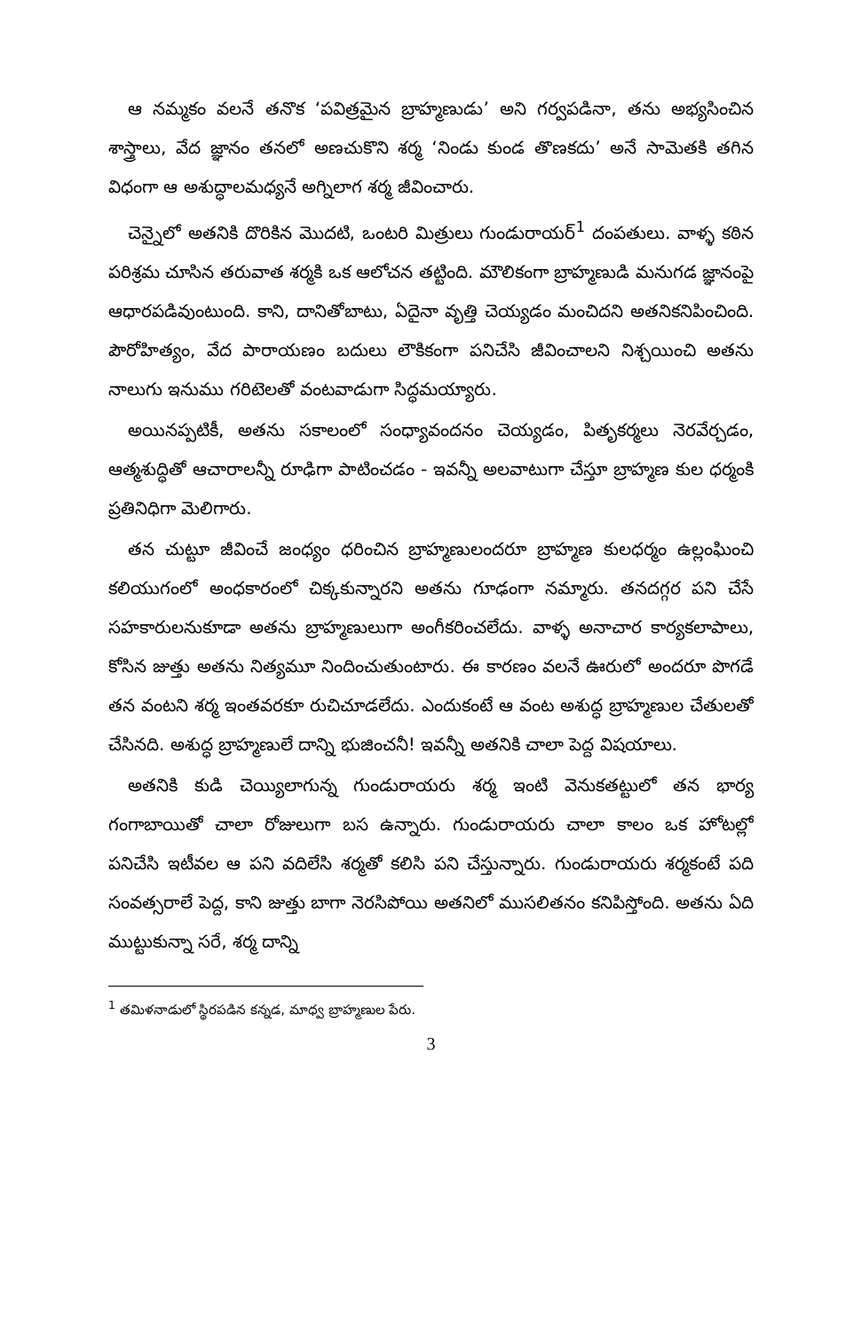ఆ నమ్మకం వలనే తనొక ‘పవిత్రమైన బ్రాహ్మణుడు’ అని గర్వపడినా, తను అభ్యసించిన శాస్త్రాలు, వేద జ్ఞానం తనలో అణచుకొని శర్మ ‘నిండు కుండ తొణకదు’ అనే సామెతకి తగిన విధంగా ఆ అశుద్ధాలమధ్యనే అగ్నిలాగ శర్మ జీవించారు.
చెన్నైలో అతనికి దొరికిన మొదటి, ఒంటరి మిత్రులు గుండురాయర్<sup>1</sup> దంపతులు. వాళ్ళ కఠిన పరిశ్రమ చూసిన తరువాత శర్మకి ఒక ఆలోచన తట్టింది. మౌలికంగా బ్రాహ్మణుడి మనుగడ జ్ఞానంపై ఆధారపడివుంటుంది. కాని, దానితోబాటు, ఏదైనా వృత్తి చెయ్యడం మంచిదని అతనికనిపించింది. పౌరోహిత్యం, వేద పారాయణం బదులు లౌకికంగా పనిచేసి జీవించాలని నిశ్చయించి అతను నాలుగు ఇనుము గరిటెలతో వంటవాడుగా సిద్ధమయ్యారు.
అయినప్పటికీ, అతను సకాలంలో సంధ్యావందనం చెయ్యడం, పితృకర్మలు నెరవేర్చడం, ఆత్మశుద్ధితో ఆచారాలన్నీ రూఢిగా పాటించడం - ఇవన్నీ అలవాటుగా చేస్తూ బ్రాహ్మణ కుల ధర్మంకి ప్రతినిధిగా మెలిగారు.
తన చుట్టూ జీవించే జంధ్యం ధరించిన బ్రాహ్మణులందరూ బ్రాహ్మణ కులధర్మం ఉల్లంఘించి కలియుగంలో అంధకారంలో చిక్కకున్నారని అతను గూఢంగా నమ్మారు. తనదగ్గర పని చేసే సహకారులనుకూడా అతను బ్రాహ్మణులుగా అంగీకరించలేదు. వాళ్ళ అనాచార కార్యకలాపాలు, కోసిన జుత్తు అతను నిత్యమూ నిందించుతుంటారు. ఈ కారణం వలనే ఊరులో అందరూ పొగడే తన వంటని శర్మ ఇంతవరకూ రుచిచూడలేదు. ఎందుకంటే ఆ వంట అశుద్ధ బ్రాహ్మణుల చేతులతో చేసినది. అశుద్ధ బ్రాహ్మణులే దాన్ని భుజించనీ! ఇవన్నీ అతనికి చాలా పెద్ద విషయాలు.
అతనికి కుడి చెయ్యిలాగున్న గుండురాయరు శర్మ ఇంటి వెనుకతట్టులో తన భార్య గంగాబాయితో చాలా రోజులుగా బస ఉన్నారు. గుండురాయరు చాలా కాలం ఒక హోటల్లో పనిచేసి ఇటీవల ఆ పని వదిలేసి శర్మతో కలిసి పని చేస్తున్నారు. గుండురాయరు శర్మకంటే పది సంవత్సరాలే పెద్ద, కాని జుత్తు బాగా నెరసిపోయి అతనిలో ముసలితనం కనిపిస్తోంది. అతను ఏది ముట్టుకున్నా సరే, శర్మ దాన్ని
<sup>1</sup> తమిళనాడులో స్థిరపడిన కన్నడ, మాధ్వ బ్రాహ్మణుల పేరు.
3